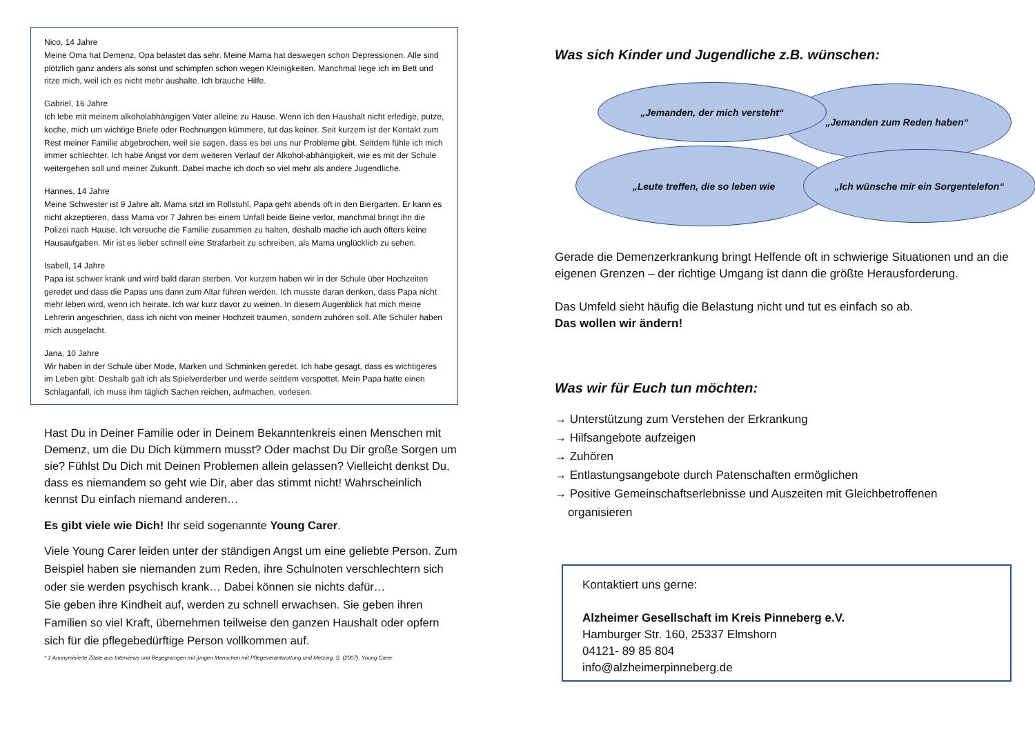Nico, 14 Jahre
Meine Oma hat Demenz, Opa belastet das sehr. Meine Mama hat deswegen schon Depressionen. Alle sind plötzlich ganz anders als sonst und schimpfen schon wegen Kleinigkeiten. Manchmal liege ich im Bett und ritze mich, weil ich es nicht mehr aushalte. Ich brauche Hilfe.
Gabriel, 16 Jahre
Ich lebe mit meinem alkoholabhängigen Vater alleine zu Hause. Wenn ich den Haushalt nicht erledige, putze, koche, mich um wichtige Briefe oder Rechnungen kümmere, tut das keiner. Seit kurzem ist der Kontakt zum Rest meiner Familie abgebrochen, weil sie sagen, dass es bei uns nur Probleme gibt. Seitdem fühle ich mich immer schlechter. Ich habe Angst vor dem weiteren Verlauf der Alkohol-abhängigkeit, wie es mit der Schule weitergehen soll und meiner Zukunft. Dabei mache ich doch so viel mehr als andere Jugendliche.
Hannes, 14 Jahre
Meine Schwester ist 9 Jahre alt. Mama sitzt im Rollstuhl, Papa geht abends oft in den Biergarten. Er kann es nicht akzeptieren, dass Mama vor 7 Jahren bei einem Unfall beide Beine verlor, manchmal bringt ihn die Polizei nach Hause. Ich versuche die Familie zusammen zu halten, deshalb mache ich auch öfters keine Hausaufgaben. Mir ist es lieber schnell eine Strafarbeit zu schreiben, als Mama unglücklich zu sehen.
Isabell, 14 Jahre
Papa ist schwer krank und wird bald daran sterben. Vor kurzem haben wir in der Schule über Hochzeiten geredet und dass die Papas uns dann zum Altar führen werden. Ich musste daran denken, dass Papa nicht mehr leben wird, wenn ich heirate. Ich war kurz davor zu weinen. In diesem Augenblick hat mich meine Lehrerin angeschrien, dass ich nicht von meiner Hochzeit träumen, sondern zuhören soll. Alle Schüler haben mich ausgelacht.
Jana, 10 Jahre
Wir haben in der Schule über Mode, Marken und Schminken geredet. Ich habe gesagt, dass es wichtigeres im Leben gibt. Deshalb galt ich als Spielverderber und werde seitdem verspottet. Mein Papa hatte einen Schlaganfall, ich muss ihm täglich Sachen reichen, aufmachen, vorlesen.
Hast Du in Deiner Familie oder in Deinem Bekanntenkreis einen Menschen mit Demenz, um die Du Dich kümmern musst? Oder machst Du Dir große Sorgen um sie? Fühlst Du Dich mit Deinen Problemen allein gelassen? Vielleicht denkst Du, dass es niemandem so geht wie Dir, aber das stimmt nicht! Wahrscheinlich kennst Du einfach niemand anderen…
Es gibt viele wie Dich! Ihr seid sogenannte Young Carer.
Viele Young Carer leiden unter der ständigen Angst um eine geliebte Person. Zum Beispiel haben sie niemanden zum Reden, ihre Schulnoten verschlechtern sich oder sie werden psychisch krank… Dabei können sie nichts dafür…
Sie geben ihre Kindheit auf, werden zu schnell erwachsen. Sie geben ihren Familien so viel Kraft, übernehmen teilweise den ganzen Haushalt oder opfern sich für die pflegebedürftige Person vollkommen auf.
* 1 Anonymisierte Zitate aus Interviews und Begegnungen mit jungen Menschen mit Pflegeverantwortung und Metzing, S. (2007), Young Carer
Was sich Kinder und Jugendliche z.B. wünschen:
„Leute treffen, die so leben wie
„Jemanden zum Reden haben“
„Ich wünsche mir ein Sorgentelefon“
„Jemanden, der mich versteht“
Gerade die Demenzerkrankung bringt Helfende oft in schwierige Situationen und an die eigenen Grenzen – der richtige Umgang ist dann die größte Herausforderung.
Das Umfeld sieht häufig die Belastung nicht und tut es einfach so ab.
Das wollen wir ändern!
Was wir für Euch tun möchten:
→ Unterstützung zum Verstehen der Erkrankung
→ Hilfsangebote aufzeigen
→ Zuhören
→ Entlastungsangebote durch Patenschaften ermöglichen
→ Positive Gemeinschaftserlebnisse und Auszeiten mit Gleichbetroffenen
organisieren
Kontaktiert uns gerne:
Alzheimer Gesellschaft im Kreis Pinneberg e.V.
Hamburger Str. 160, 25337 Elmshorn
04121- 89 85 804
info@alzheimerpinneberg.de